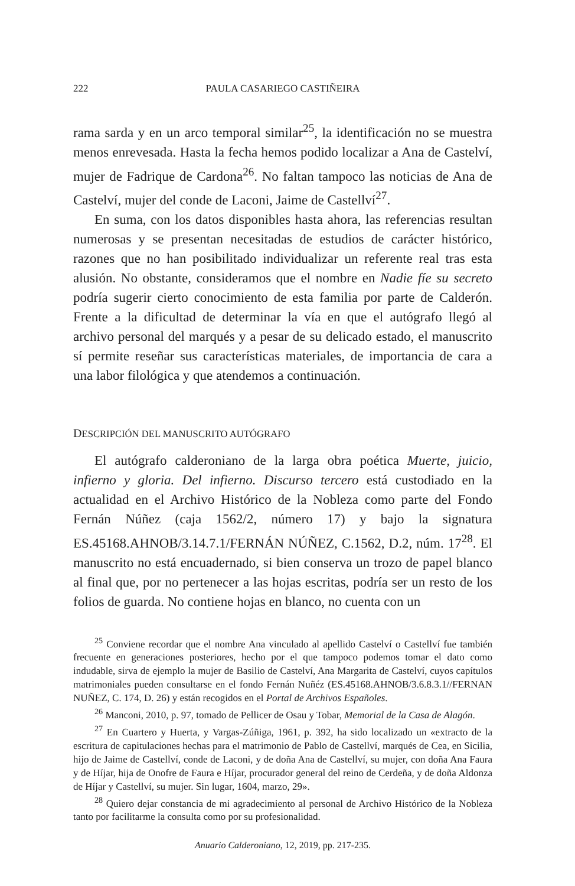222 PAULA CASARIEGO CASTIÑEIRA
rama sarda y en un arco temporal similar<sup>25</sup>, la identificación no se muestra menos enrevesada. Hasta la fecha hemos podido localizar a Ana de Castelví, mujer de Fadrique de Cardona<sup>26</sup>. No faltan tampoco las noticias de Ana de Castelví, mujer del conde de Laconi, Jaime de Castellví<sup>27</sup>.
En suma, con los datos disponibles hasta ahora, las referencias resultan numerosas y se presentan necesitadas de estudios de carácter histórico, razones que no han posibilitado individualizar un referente real tras esta alusión. No obstante, consideramos que el nombre en Nadie fíe su secreto podría sugerir cierto conocimiento de esta familia por parte de Calderón. Frente a la dificultad de determinar la vía en que el autógrafo llegó al archivo personal del marqués y a pesar de su delicado estado, el manuscrito sí permite reseñar sus características materiales, de importancia de cara a una labor filológica y que atendemos a continuación.
DESCRIPCIÓN DEL MANUSCRITO AUTÓGRAFO
El autógrafo calderoniano de la larga obra poética Muerte, juicio, infierno y gloria. Del infierno. Discurso tercero está custodiado en la actualidad en el Archivo Histórico de la Nobleza como parte del Fondo Fernán Núñez (caja 1562/2, número 17) y bajo la signatura ES.45168.AHNOB/3.14.7.1/FERNÁN NÚÑEZ, C.1562, D.2, núm. 17<sup>28</sup>. El manuscrito no está encuadernado, si bien conserva un trozo de papel blanco al final que, por no pertenecer a las hojas escritas, podría ser un resto de los folios de guarda. No contiene hojas en blanco, no cuenta con un
<sup>25</sup> Conviene recordar que el nombre Ana vinculado al apellido Castelví o Castellví fue también frecuente en generaciones posteriores, hecho por el que tampoco podemos tomar el dato como indudable, sirva de ejemplo la mujer de Basilio de Castelví, Ana Margarita de Castelví, cuyos capítulos matrimoniales pueden consultarse en el fondo Fernán Nuñéz (ES.45168.AHNOB/3.6.8.3.1//FERNAN NUÑEZ, C. 174, D. 26) y están recogidos en el Portal de Archivos Españoles.
<sup>26</sup> Manconi, 2010, p. 97, tomado de Pellicer de Osau y Tobar, Memorial de la Casa de Alagón.
<sup>27</sup> En Cuartero y Huerta, y Vargas-Zúñiga, 1961, p. 392, ha sido localizado un «extracto de la escritura de capitulaciones hechas para el matrimonio de Pablo de Castellví, marqués de Cea, en Sicilia, hijo de Jaime de Castellví, conde de Laconi, y de doña Ana de Castellví, su mujer, con doña Ana Faura y de Híjar, hija de Onofre de Faura e Híjar, procurador general del reino de Cerdeña, y de doña Aldonza de Híjar y Castellví, su mujer. Sin lugar, 1604, marzo, 29».
<sup>28</sup> Quiero dejar constancia de mi agradecimiento al personal de Archivo Histórico de la Nobleza tanto por facilitarme la consulta como por su profesionalidad.
Anuario Calderoniano, 12, 2019, pp. 217-235.